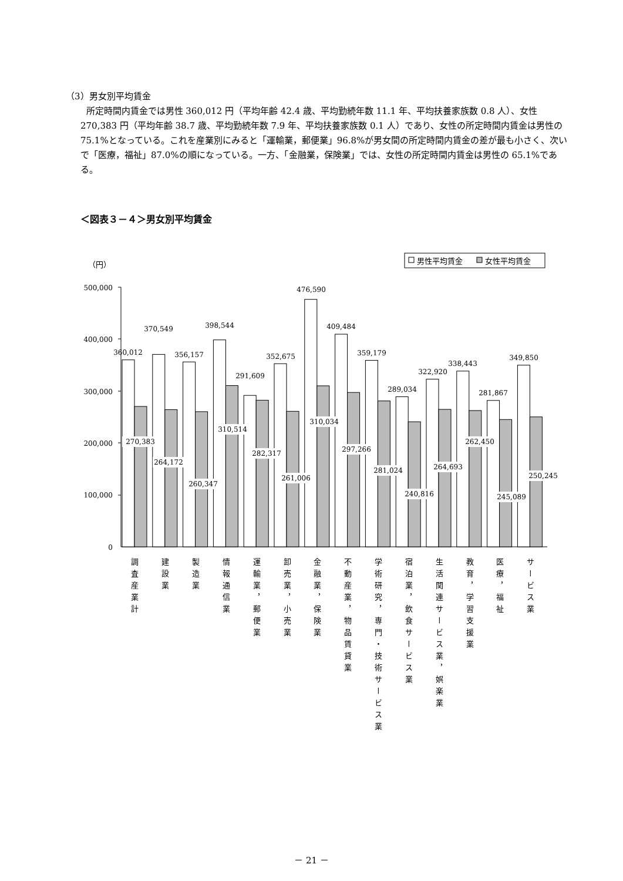（3）男女別平均賃金
所定時間内賃金では男性 360,012 円（平均年齢 42.4 歳、平均勤続年数 11.1 年、平均扶養家族数 0.8 人）、女性 270,383 円（平均年齢 38.7 歳、平均勤続年数 7.9 年、平均扶養家族数 0.1 人）であり、女性の所定時間内賃金は男性の 75.1%となっている。これを産業別にみると「運輸業，郵便業」96.8%が男女間の所定時間内賃金の差が最も小さく、次いで「医療，福祉」87.0%の順になっている。一方、「金融業，保険業」では、女性の所定時間内賃金は男性の 65.1%である。
＜図表３－４＞男女別平均賃金
（円）
男性平均賃金
女性平均賃金
500,000
400,000
300,000
200,000
100,000
0
360,012
370,549
356,157
398,544
291,609
352,675
476,590
409,484
359,179
289,034
322,920
338,443
281,867
349,850
270,383
264,172
260,347
310,514
282,317
261,006
310,034
297,266
281,024
240,816
264,693
262,450
245,089
250,245
調査産業計
建設業
製造業
情報通信業
運輸業，郵便業
卸売業，小売業
金融業，保険業
不動産業，物品賃貸業
学術研究，専門・技術サービス業
宿泊業，飲食サービス業
生活関連サービス業，娯楽業
教育，学習支援業
医療，福祉
サービス業
－ 21 －